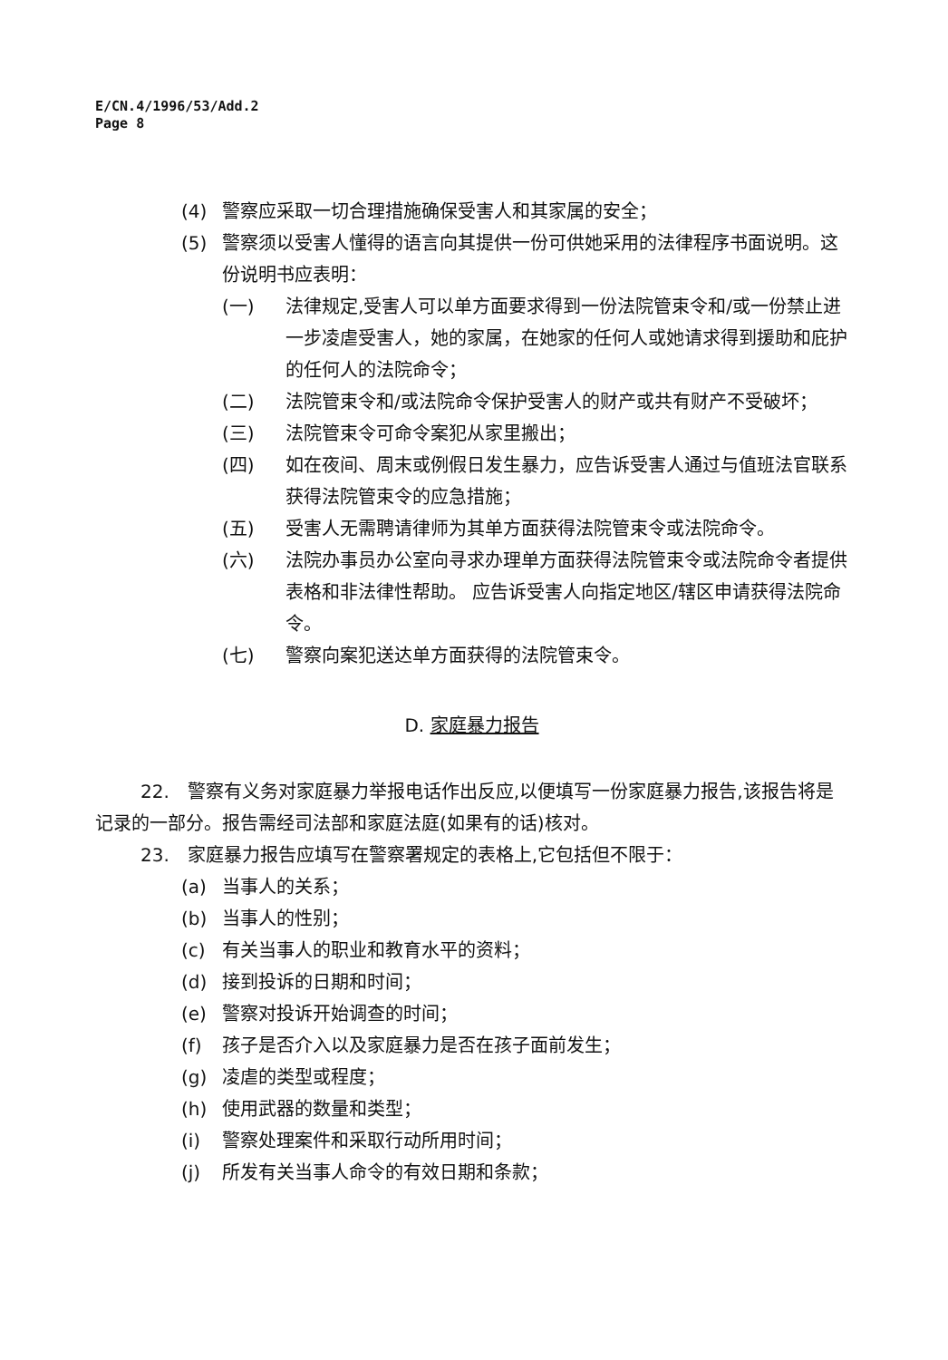E/CN.4/1996/53/Add.2
Page 8
(4) 警察应采取一切合理措施确保受害人和其家属的安全；
(5) 警察须以受害人懂得的语言向其提供一份可供她采用的法律程序书面说明。这份说明书应表明：
(一) 法律规定,受害人可以单方面要求得到一份法院管束令和/或一份禁止进一步凌虐受害人，她的家属，在她家的任何人或她请求得到援助和庇护的任何人的法院命令；
(二) 法院管束令和/或法院命令保护受害人的财产或共有财产不受破坏；
(三) 法院管束令可命令案犯从家里搬出；
(四) 如在夜间、周末或例假日发生暴力，应告诉受害人通过与值班法官联系获得法院管束令的应急措施；
(五) 受害人无需聘请律师为其单方面获得法院管束令或法院命令。
(六) 法院办事员办公室向寻求办理单方面获得法院管束令或法院命令者提供表格和非法律性帮助。 应告诉受害人向指定地区/辖区申请获得法院命令。
(七) 警察向案犯送达单方面获得的法院管束令。
D. 家庭暴力报告
22.　警察有义务对家庭暴力举报电话作出反应,以便填写一份家庭暴力报告,该报告将是记录的一部分。报告需经司法部和家庭法庭(如果有的话)核对。
23.　家庭暴力报告应填写在警察署规定的表格上,它包括但不限于：
(a) 当事人的关系；
(b) 当事人的性别；
(c) 有关当事人的职业和教育水平的资料；
(d) 接到投诉的日期和时间；
(e) 警察对投诉开始调查的时间；
(f) 孩子是否介入以及家庭暴力是否在孩子面前发生；
(g) 凌虐的类型或程度；
(h) 使用武器的数量和类型；
(i) 警察处理案件和采取行动所用时间；
(j) 所发有关当事人命令的有效日期和条款；